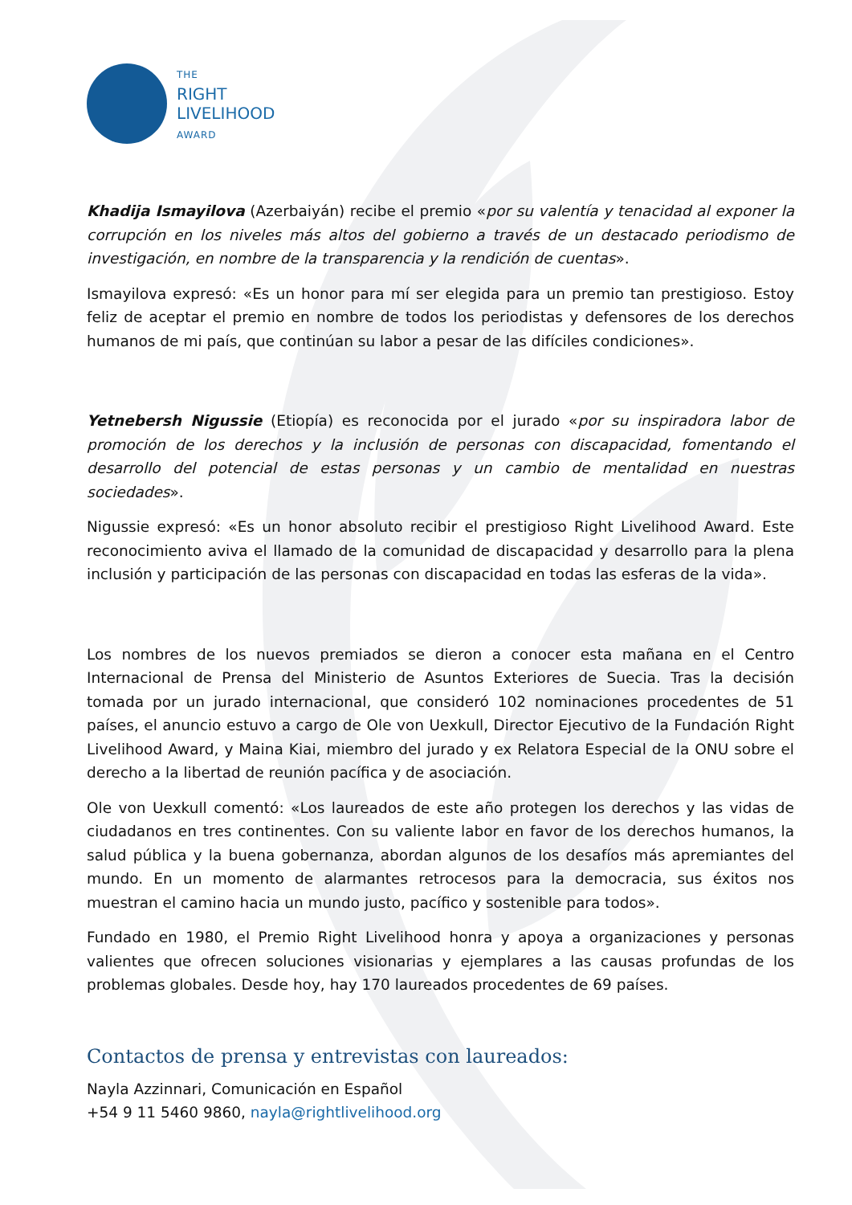THE
RIGHT
LIVELIHOOD
AWARD
Khadija Ismayilova (Azerbaiyán) recibe el premio «por su valentía y tenacidad al exponer la corrupción en los niveles más altos del gobierno a través de un destacado periodismo de investigación, en nombre de la transparencia y la rendición de cuentas».
Ismayilova expresó: «Es un honor para mí ser elegida para un premio tan prestigioso. Estoy feliz de aceptar el premio en nombre de todos los periodistas y defensores de los derechos humanos de mi país, que continúan su labor a pesar de las difíciles condiciones».
Yetnebersh Nigussie (Etiopía) es reconocida por el jurado «por su inspiradora labor de promoción de los derechos y la inclusión de personas con discapacidad, fomentando el desarrollo del potencial de estas personas y un cambio de mentalidad en nuestras sociedades».
Nigussie expresó: «Es un honor absoluto recibir el prestigioso Right Livelihood Award. Este reconocimiento aviva el llamado de la comunidad de discapacidad y desarrollo para la plena inclusión y participación de las personas con discapacidad en todas las esferas de la vida».
Los nombres de los nuevos premiados se dieron a conocer esta mañana en el Centro Internacional de Prensa del Ministerio de Asuntos Exteriores de Suecia. Tras la decisión tomada por un jurado internacional, que consideró 102 nominaciones procedentes de 51 países, el anuncio estuvo a cargo de Ole von Uexkull, Director Ejecutivo de la Fundación Right Livelihood Award, y Maina Kiai, miembro del jurado y ex Relatora Especial de la ONU sobre el derecho a la libertad de reunión pacífica y de asociación.
Ole von Uexkull comentó: «Los laureados de este año protegen los derechos y las vidas de ciudadanos en tres continentes. Con su valiente labor en favor de los derechos humanos, la salud pública y la buena gobernanza, abordan algunos de los desafíos más apremiantes del mundo. En un momento de alarmantes retrocesos para la democracia, sus éxitos nos muestran el camino hacia un mundo justo, pacífico y sostenible para todos».
Fundado en 1980, el Premio Right Livelihood honra y apoya a organizaciones y personas valientes que ofrecen soluciones visionarias y ejemplares a las causas profundas de los problemas globales. Desde hoy, hay 170 laureados procedentes de 69 países.
Contactos de prensa y entrevistas con laureados:
Nayla Azzinnari, Comunicación en Español
+54 9 11 5460 9860, nayla@rightlivelihood.org